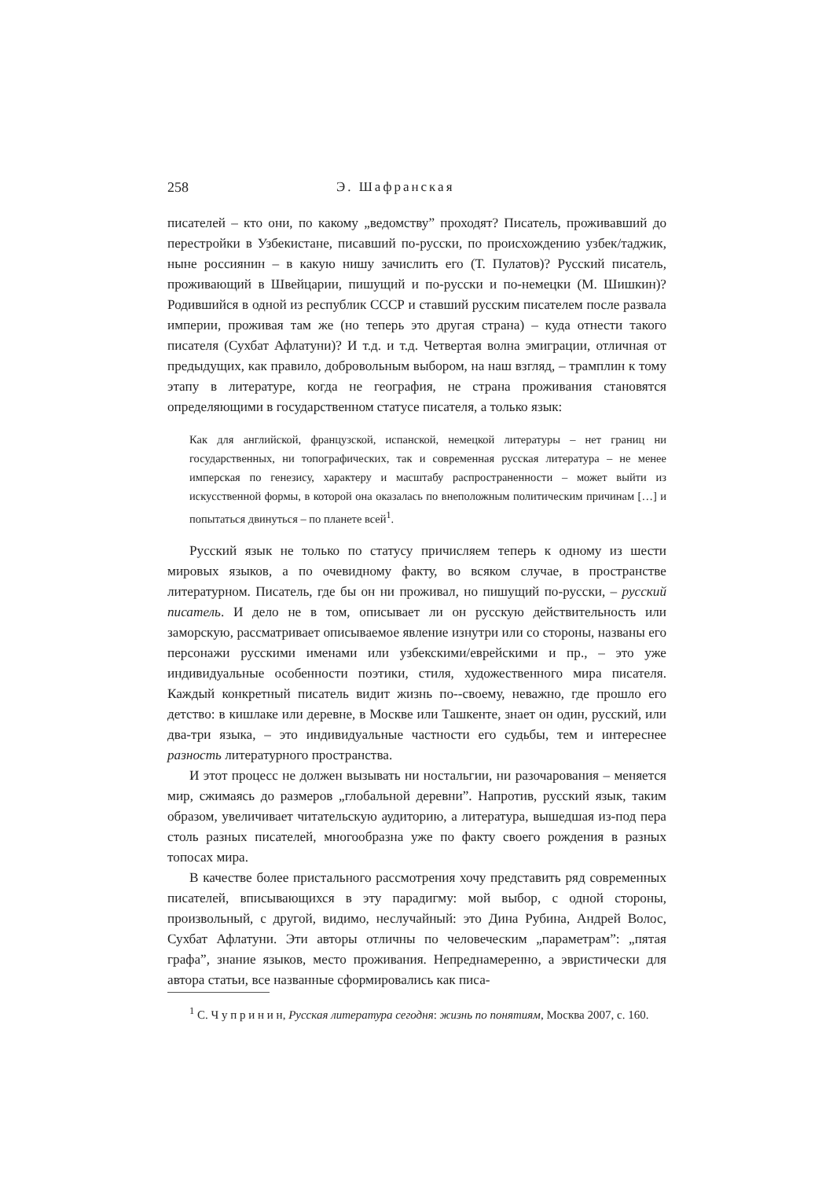258 Э. Шафранская
писателей – кто они, по какому „ведомству” проходят? Писатель, проживавший до перестройки в Узбекистане, писавший по-русски, по происхождению узбек/таджик, ныне россиянин – в какую нишу зачислить его (Т. Пулатов)? Русский писатель, проживающий в Швейцарии, пишущий и по-русски и по-немецки (М. Шишкин)? Родившийся в одной из республик СССР и ставший русским писателем после развала империи, проживая там же (но теперь это другая страна) – куда отнести такого писателя (Сухбат Афлатуни)? И т.д. и т.д. Четвертая волна эмиграции, отличная от предыдущих, как правило, добровольным выбором, на наш взгляд, – трамплин к тому этапу в литературе, когда не география, не страна проживания становятся определяющими в государственном статусе писателя, а только язык:
Как для английской, французской, испанской, немецкой литературы – нет границ ни государственных, ни топографических, так и современная русская литература – не менее имперская по генезису, характеру и масштабу распространенности – может выйти из искусственной формы, в которой она оказалась по внеположным политическим причинам […] и попытаться двинуться – по планете всей<sup>1</sup>.
Русский язык не только по статусу причисляем теперь к одному из шести мировых языков, а по очевидному факту, во всяком случае, в пространстве литературном. Писатель, где бы он ни проживал, но пишущий по-русски, – русский писатель. И дело не в том, описывает ли он русскую действительность или заморскую, рассматривает описываемое явление изнутри или со стороны, названы его персонажи русскими именами или узбекскими/еврейскими и пр., – это уже индивидуальные особенности поэтики, стиля, художественного мира писателя. Каждый конкретный писатель видит жизнь по--своему, неважно, где прошло его детство: в кишлаке или деревне, в Москве или Ташкенте, знает он один, русский, или два-три языка, – это индивидуальные частности его судьбы, тем и интереснее разность литературного пространства.
И этот процесс не должен вызывать ни ностальгии, ни разочарования – меняется мир, сжимаясь до размеров „глобальной деревни”. Напротив, русский язык, таким образом, увеличивает читательскую аудиторию, а литература, вышедшая из-под пера столь разных писателей, многообразна уже по факту своего рождения в разных топосах мира.
В качестве более пристального рассмотрения хочу представить ряд современных писателей, вписывающихся в эту парадигму: мой выбор, с одной стороны, произвольный, с другой, видимо, неслучайный: это Дина Рубина, Андрей Волос, Сухбат Афлатуни. Эти авторы отличны по человеческим „параметрам”: „пятая графа”, знание языков, место проживания. Непреднамеренно, а эвристически для автора статьи, все названные сформировались как писа-
<sup>1</sup> С. Ч у п р и н и н, Русская литература сегодня: жизнь по понятиям, Москва 2007, с. 160.